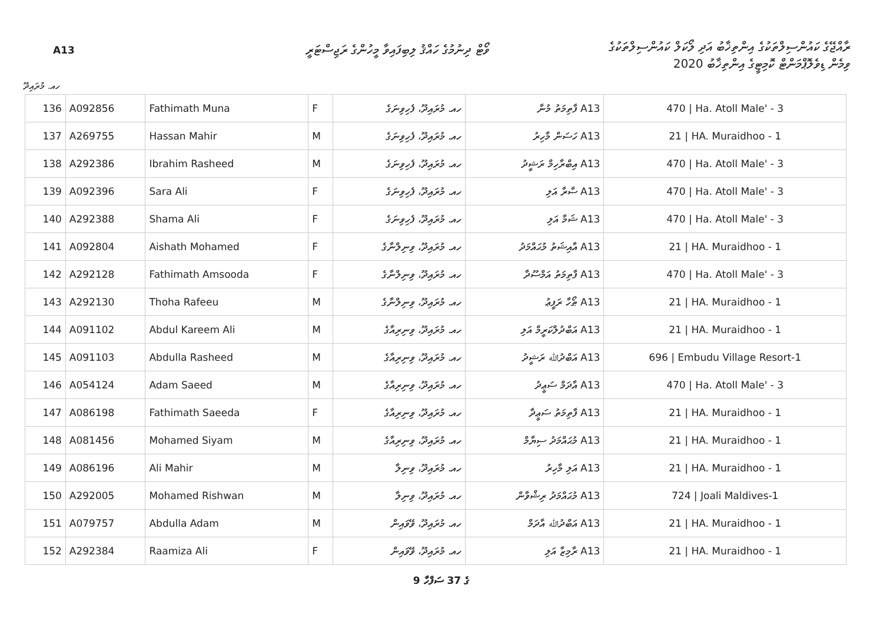A13
ވޯޓް ދިނުމުގެ ހައްޤު ލިބިފައިވާ މީހުންގެ ރަޖިސްޓަރީ
ރާއްޖޭގެ ކައުންސިލްތަކުގެ އިންތިޚާބު އަދި ލޯކަލް ކައުންސިލްތަކުގެ
ވިމެން ޑިވެލޮޕްމަންޓް ކޮމިޓީގެ އިންތިޚާބު 2020
ހއ. މުރައިދޫ
| 136 | A092856 | Fathimath Muna | F | ހއ. މުރައިދޫ، ފެހިވިނަގެ | A13 ފާތިމަތު މުނާ | 470 / Ha. Atoll Male' - 3 |
| 137 | A269755 | Hassan Mahir | M | ހއ. މުރައިދޫ، ފެހިވިނަގެ | A13 ހަސަން މާހިރު | 21 / HA. Muraidhoo - 1 |
| 138 | A292386 | Ibrahim Rasheed | M | ހއ. މުރައިދޫ، ފެހިވިނަގެ | A13 އިބްރާހިމް ރަޝީދު | 470 / Ha. Atoll Male' - 3 |
| 139 | A092396 | Sara Ali | F | ހއ. މުރައިދޫ، ފެހިވިނަގެ | A13 ސާރާ އަލި | 470 / Ha. Atoll Male' - 3 |
| 140 | A292388 | Shama Ali | F | ހއ. މުރައިދޫ، ފެހިވިނަގެ | A13 ޝަމާ އަލި | 470 / Ha. Atoll Male' - 3 |
| 141 | A092804 | Aishath Mohamed | F | ހއ. މުރައިދޫ، ވިނިލްނާގެ | A13 އާއިޝަތު މުޙައްމަދު | 21 / HA. Muraidhoo - 1 |
| 142 | A292128 | Fathimath Amsooda | F | ހއ. މުރައިދޫ، ވިނިލްނާގެ | A13 ފާތިމަތު އަމްސޫދާ | 470 / Ha. Atoll Male' - 3 |
| 143 | A292130 | Thoha Rafeeu | M | ހއ. މުރައިދޫ، ވިނިލްނާގެ | A13 ޠޯހާ ރަފީޢު | 21 / HA. Muraidhoo - 1 |
| 144 | A091102 | Abdul Kareem Ali | M | ހއ. މުރައިދޫ، ވިނިރިއާގެ | A13 އަބްދުލްކަރީމް އަލި | 21 / HA. Muraidhoo - 1 |
| 145 | A091103 | Abdulla Rasheed | M | ހއ. މުރައިދޫ، ވިނިރިއާގެ | A13 އަބްދުﷲ ރަޝީދު | 696 / Embudu Village Resort-1 |
| 146 | A054124 | Adam Saeed | M | ހއ. މުރައިދޫ، ވިނިރިއާގެ | A13 އާދަމް ސަޢީދު | 470 / Ha. Atoll Male' - 3 |
| 147 | A086198 | Fathimath Saeeda | F | ހއ. މުރައިދޫ، ވިނިރިއާގެ | A13 ފާތިމަތު ސަޢީދާ | 21 / HA. Muraidhoo - 1 |
| 148 | A081456 | Mohamed Siyam | M | ހއ. މުރައިދޫ، ވިނިރިއާގެ | A13 މުޙައްމަދު ސިޔާމް | 21 / HA. Muraidhoo - 1 |
| 149 | A086196 | Ali Mahir | M | ހއ. މުރައިދޫ، ވިނިލާ | A13 އަލި މާހިރު | 21 / HA. Muraidhoo - 1 |
| 150 | A292005 | Mohamed Rishwan | M | ހއ. މުރައިދޫ، ވިނިލާ | A13 މުޙައްމަދު ރިޝްވާން | 724 / Joali Maldives-1 |
| 151 | A079757 | Abdulla Adam | M | ހއ. މުރައިދޫ، ވޭވައިން | A13 އަބްދުﷲ އާދަމް | 21 / HA. Muraidhoo - 1 |
| 152 | A292384 | Raamiza Ali | F | ހއ. މުރައިދޫ، ވޭވައިން | A13 ރާމިޒާ އަލި | 21 / HA. Muraidhoo - 1 |
9 ގެ 37 ސަފްހާ